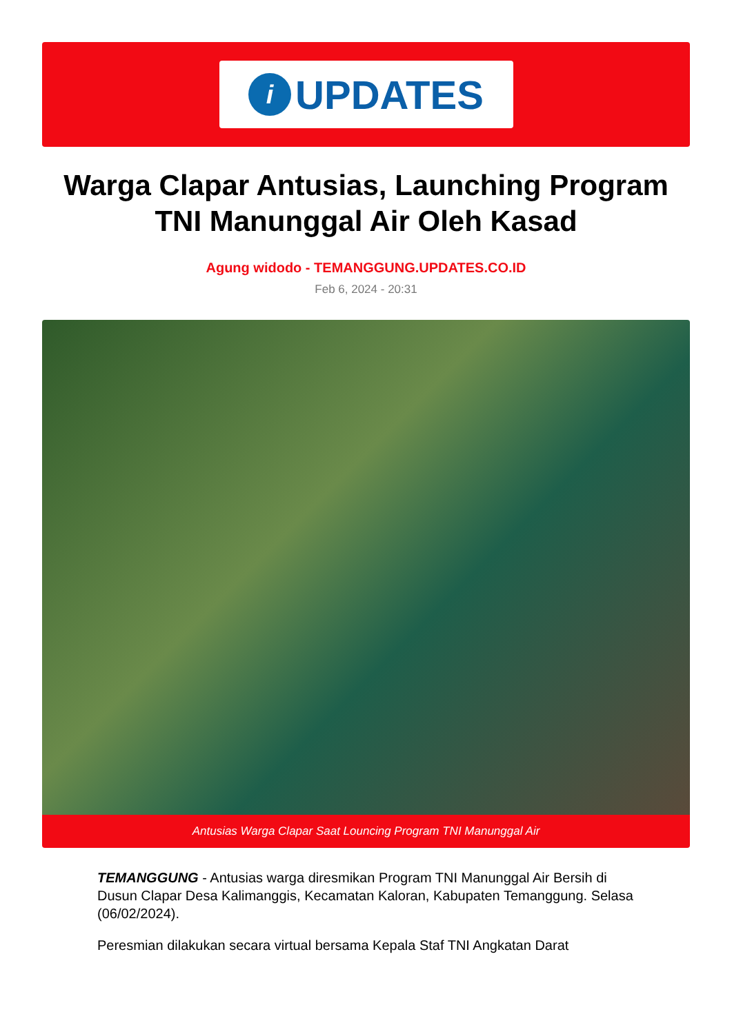i
UPDATES
Warga Clapar Antusias, Launching Program TNI Manunggal Air Oleh Kasad
Agung widodo - TEMANGGUNG.UPDATES.CO.ID
Feb 6, 2024 - 20:31
Antusias Warga Clapar Saat Louncing Program TNI Manunggal Air
TEMANGGUNG - Antusias warga diresmikan Program TNI Manunggal Air Bersih di Dusun Clapar Desa Kalimanggis, Kecamatan Kaloran, Kabupaten Temanggung. Selasa (06/02/2024).
Peresmian dilakukan secara virtual bersama Kepala Staf TNI Angkatan Darat